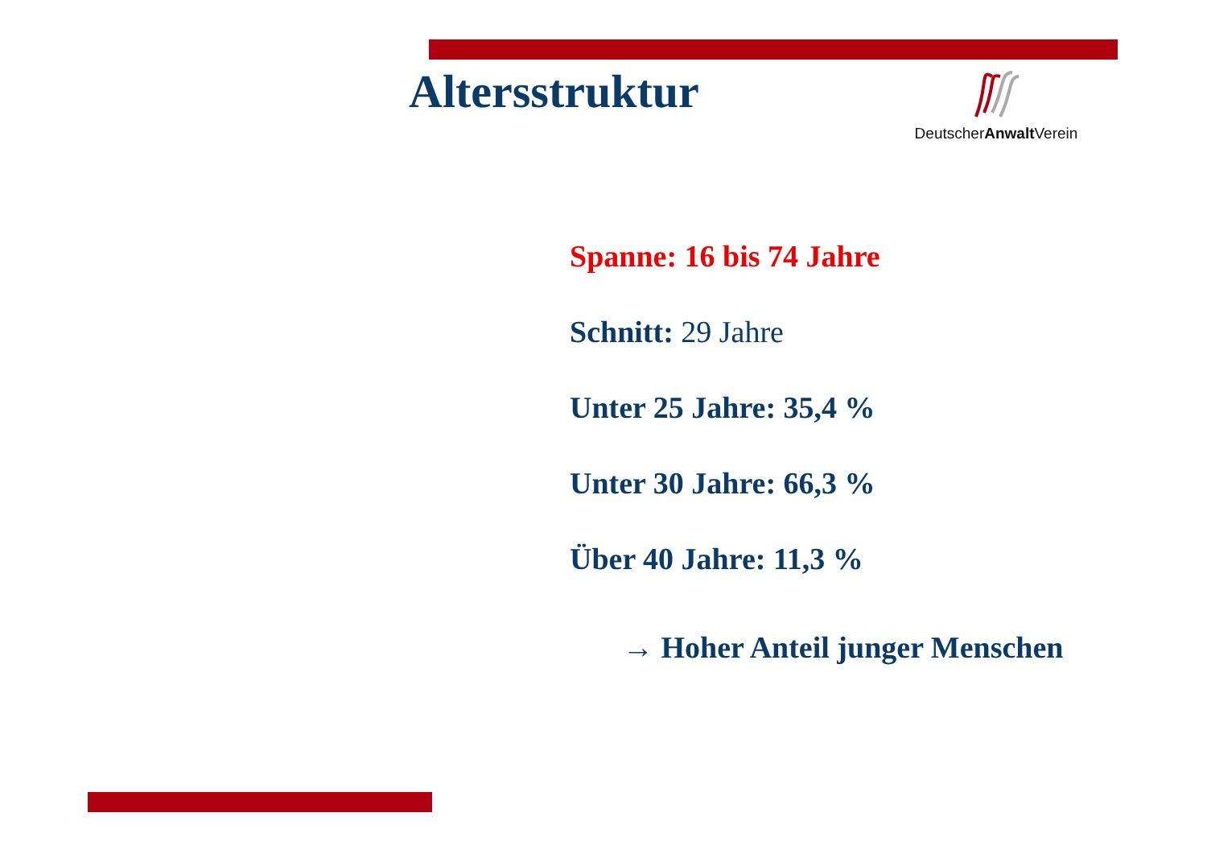Altersstruktur
DeutscherAnwalt Verein
Spanne: 16 bis 74 Jahre
Schnitt: 29 Jahre
Unter 25 Jahre: 35,4 %
Unter 30 Jahre: 66,3 %
Über 40 Jahre: 11,3 %
→ Hoher Anteil junger Menschen